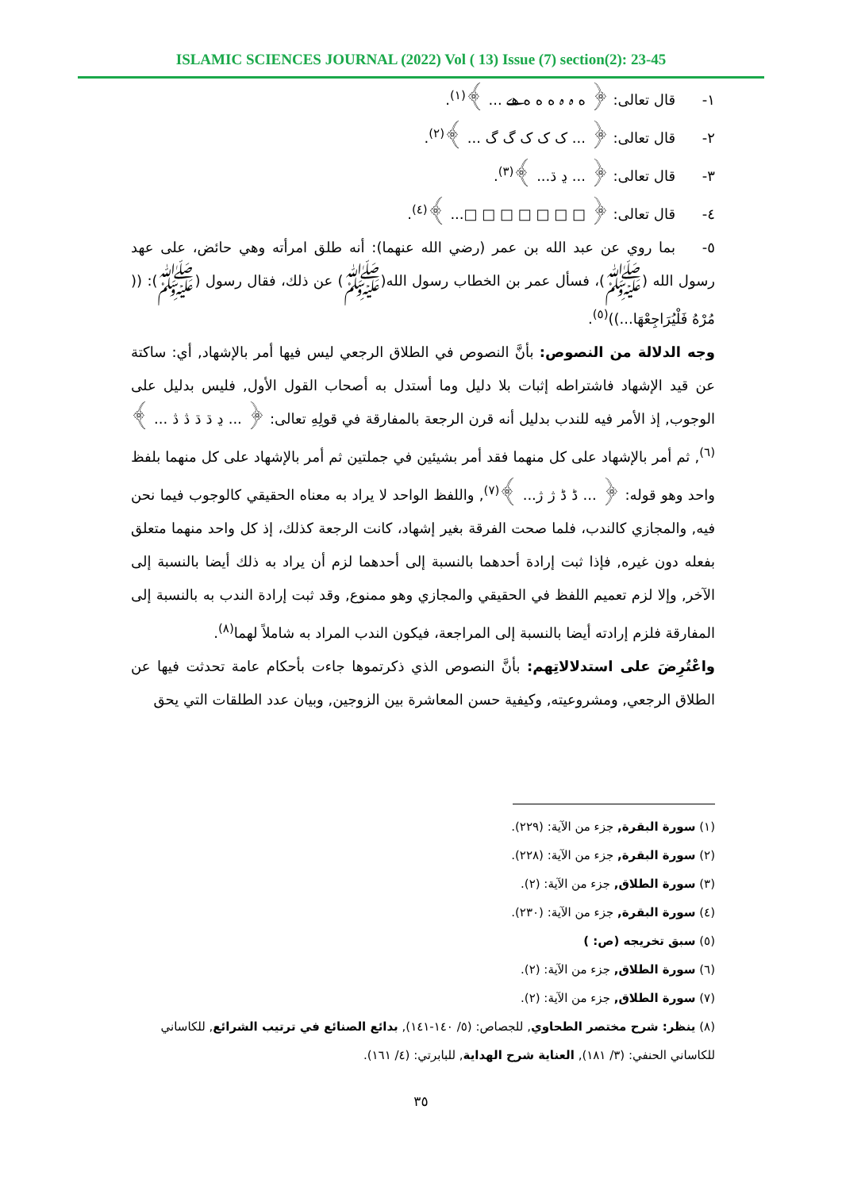ISLAMIC SCIENCES JOURNAL (2022) Vol ( 13) Issue (7) section(2): 23-45
١- قال تعالى: ﴿ ه ہ ہ ه ه ه هے ... ﴾<sup>(١)</sup>.
٢- قال تعالى: ﴿ ... ک ک ک گ گ ... ﴾<sup>(٢)</sup>.
٣- قال تعالى: ﴿ ... ڍ ڌ... ﴾<sup>(٣)</sup>.
٤- قال تعالى: ﴿ □ □ □ □ □ □ □... ﴾<sup>(٤)</sup>.
٥- بما روي عن عبد الله بن عمر (رضي الله عنهما): أنه طلق امرأته وهي حائض، على عهد رسول الله (ﷺ)، فسأل عمر بن الخطاب رسول الله(ﷺ) عن ذلك، فقال رسول (ﷺ): (( مُرْهُ فَلْيُرَاجِعْهَا...))<sup>(٥)</sup>.
وجه الدلالة من النصوص: بأنَّ النصوص في الطلاق الرجعي ليس فيها أمر بالإشهاد, أي: ساكتة عن قيد الإشهاد فاشتراطه إثبات بلا دليل وما أستدل به أصحاب القول الأول, فليس بدليل على الوجوب, إذ الأمر فيه للندب بدليل أنه قرن الرجعة بالمفارقة في قولِهِ تعالى: ﴿ ... ڍ ڌ ڌ ڎ ڎ ... ﴾<sup>(٦)</sup>, ثم أمر بالإشهاد على كل منهما فقد أمر بشيئين في جملتين ثم أمر بالإشهاد على كل منهما بلفظ واحد وهو قوله: ﴿ ... ڈ ڈ ژ ژ... ﴾<sup>(٧)</sup>, واللفظ الواحد لا يراد به معناه الحقيقي كالوجوب فيما نحن فيه, والمجازي كالندب، فلما صحت الفرقة بغير إشهاد، كانت الرجعة كذلك، إذ كل واحد منهما متعلق بفعله دون غيره, فإذا ثبت إرادة أحدهما بالنسبة إلى أحدهما لزم أن يراد به ذلك أيضا بالنسبة إلى الآخر, وإلا لزم تعميم اللفظ في الحقيقي والمجازي وهو ممنوع, وقد ثبت إرادة الندب به بالنسبة إلى المفارقة فلزم إرادته أيضا بالنسبة إلى المراجعة، فيكون الندب المراد به شاملاً لهما<sup>(٨)</sup>.
واعْتُرِضَ على استدلالاتِهم: بأنَّ النصوص الذي ذكرتموها جاءت بأحكام عامة تحدثت فيها عن الطلاق الرجعي, ومشروعيته, وكيفية حسن المعاشرة بين الزوجين, وبيان عدد الطلقات التي يحق
(١) سورة البقرة, جزء من الآية: (٢٢٩).
(٢) سورة البقرة, جزء من الآية: (٢٢٨).
(٣) سورة الطلاق, جزء من الآية: (٢).
(٤) سورة البقرة, جزء من الآية: (٢٣٠).
(٥) سبق تخريجه (ص: )
(٦) سورة الطلاق, جزء من الآية: (٢).
(٧) سورة الطلاق, جزء من الآية: (٢).
(٨) ينظر: شرح مختصر الطحاوي, للجصاص: (٥/ ١٤٠-١٤١), بدائع الصنائع في ترتيب الشرائع, للكاساني للكاساني الحنفي: (٣/ ١٨١), العناية شرح الهداية, للبابرتي: (٤/ ١٦١).
٣٥